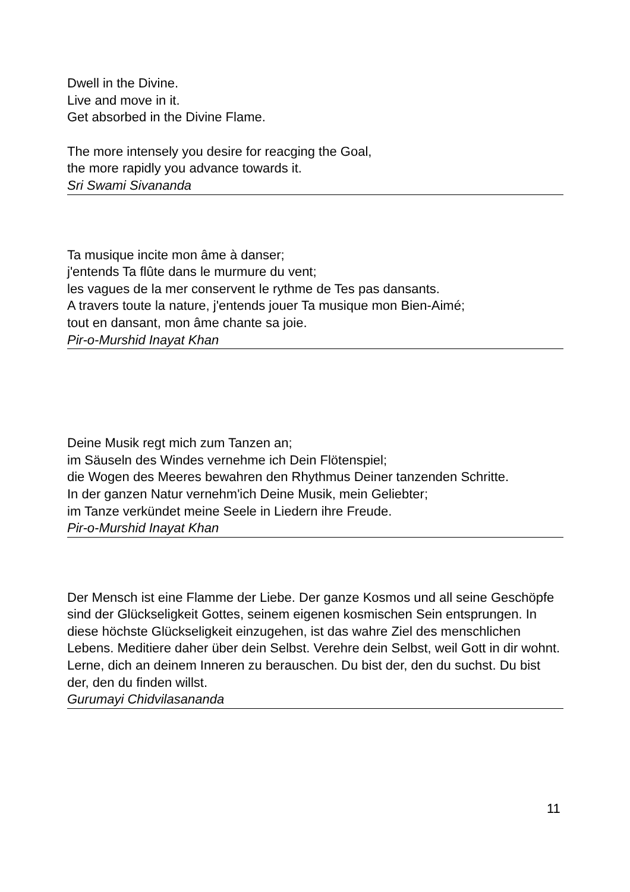Dwell in the Divine.
Live and move in it.
Get absorbed in the Divine Flame.
The more intensely you desire for reacging the Goal,
the more rapidly you advance towards it.
Sri Swami Sivananda
Ta musique incite mon âme à danser;
j'entends Ta flûte dans le murmure du vent;
les vagues de la mer conservent le rythme de Tes pas dansants.
A travers toute la nature, j'entends jouer Ta musique mon Bien-Aimé;
tout en dansant, mon âme chante sa joie.
Pir-o-Murshid Inayat Khan
Deine Musik regt mich zum Tanzen an;
im Säuseln des Windes vernehme ich Dein Flötenspiel;
die Wogen des Meeres bewahren den Rhythmus Deiner tanzenden Schritte.
In der ganzen Natur vernehm'ich Deine Musik, mein Geliebter;
im Tanze verkündet meine Seele in Liedern ihre Freude.
Pir-o-Murshid Inayat Khan
Der Mensch ist eine Flamme der Liebe. Der ganze Kosmos und all seine Geschöpfe sind der Glückseligkeit Gottes, seinem eigenen kosmischen Sein entsprungen. In diese höchste Glückseligkeit einzugehen, ist das wahre Ziel des menschlichen Lebens. Meditiere daher über dein Selbst. Verehre dein Selbst, weil Gott in dir wohnt. Lerne, dich an deinem Inneren zu berauschen. Du bist der, den du suchst. Du bist der, den du finden willst.
Gurumayi Chidvilasananda
11